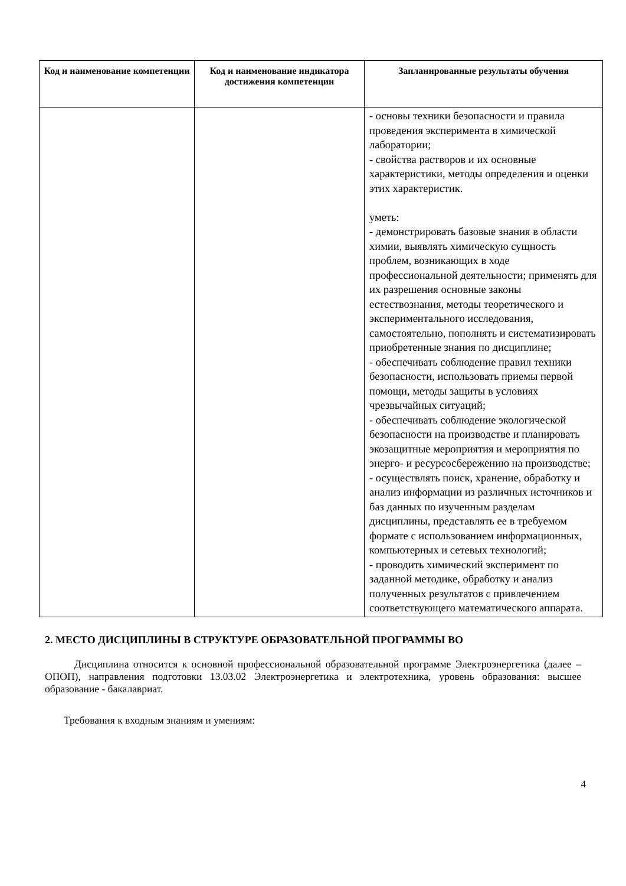| Код и наименование компетенции | Код и наименование индикатора достижения компетенции | Запланированные результаты обучения |
| --- | --- | --- |
| | | - основы техники безопасности и правила проведения эксперимента в химической лаборатории; - свойства растворов и их основные характеристики, методы определения и оценки этих характеристик. уметь: - демонстрировать базовые знания в области химии, выявлять химическую сущность проблем, возникающих в ходе профессиональной деятельности; применять для их разрешения основные законы естествознания, методы теоретического и экспериментального исследования, самостоятельно, пополнять и систематизировать приобретенные знания по дисциплине; - обеспечивать соблюдение правил техники безопасности, использовать приемы первой помощи, методы защиты в условиях чрезвычайных ситуаций; - обеспечивать соблюдение экологической безопасности на производстве и планировать экозащитные мероприятия и мероприятия по энерго- и ресурсосбережению на производстве; - осуществлять поиск, хранение, обработку и анализ информации из различных источников и баз данных по изученным разделам дисциплины, представлять ее в требуемом формате с использованием информационных, компьютерных и сетевых технологий; - проводить химический эксперимент по заданной методике, обработку и анализ полученных результатов с привлечением соответствующего математического аппарата. |
2. МЕСТО ДИСЦИПЛИНЫ В СТРУКТУРЕ ОБРАЗОВАТЕЛЬНОЙ ПРОГРАММЫ ВО
Дисциплина относится к основной профессиональной образовательной программе Электроэнергетика (далее – ОПОП), направления подготовки 13.03.02 Электроэнергетика и электротехника, уровень образования: высшее образование - бакалавриат.
Требования к входным знаниям и умениям:
4